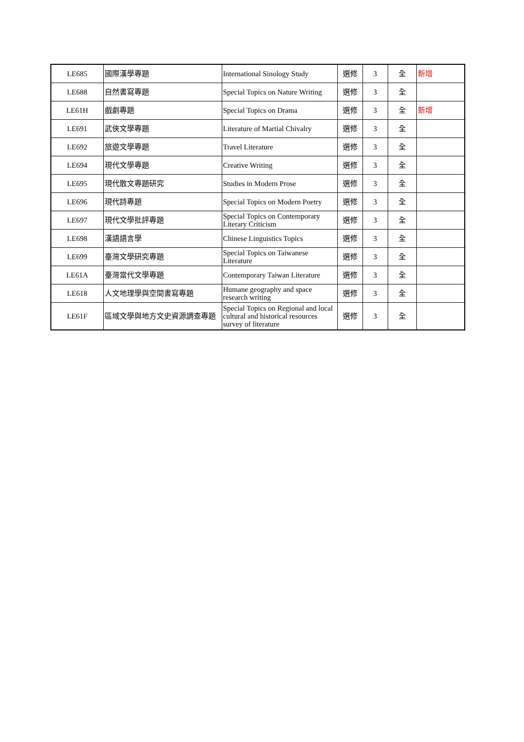| LE685 | 國際漢學專題 | International Sinology Study | 選修 | 3 | 全 | 新增 |
| LE688 | 自然書寫專題 | Special Topics on Nature Writing | 選修 | 3 | 全 | |
| LE61H | 戲劇專題 | Special Topics on Drama | 選修 | 3 | 全 | 新增 |
| LE691 | 武俠文學專題 | Literature of Martial Chivalry | 選修 | 3 | 全 | |
| LE692 | 旅遊文學專題 | Travel Literature | 選修 | 3 | 全 | |
| LE694 | 現代文學專題 | Creative Writing | 選修 | 3 | 全 | |
| LE695 | 現代散文專題研究 | Studies in Modern Prose | 選修 | 3 | 全 | |
| LE696 | 現代詩專題 | Special Topics on Modern Poetry | 選修 | 3 | 全 | |
| LE697 | 現代文學批評專題 | Special Topics on Contemporary Literary Criticism | 選修 | 3 | 全 | |
| LE698 | 漢語語言學 | Chinese Linguistics Topics | 選修 | 3 | 全 | |
| LE699 | 臺灣文學研究專題 | Special Topics on Taiwanese Literature | 選修 | 3 | 全 | |
| LE61A | 臺灣當代文學專題 | Contemporary Taiwan Literature | 選修 | 3 | 全 | |
| LE618 | 人文地理學與空間書寫專題 | Humane geography and space research writing | 選修 | 3 | 全 | |
| LE61F | 區域文學與地方文史資源調查專題 | Special Topics on Regional and local cultural and historical resources survey of literature | 選修 | 3 | 全 | |